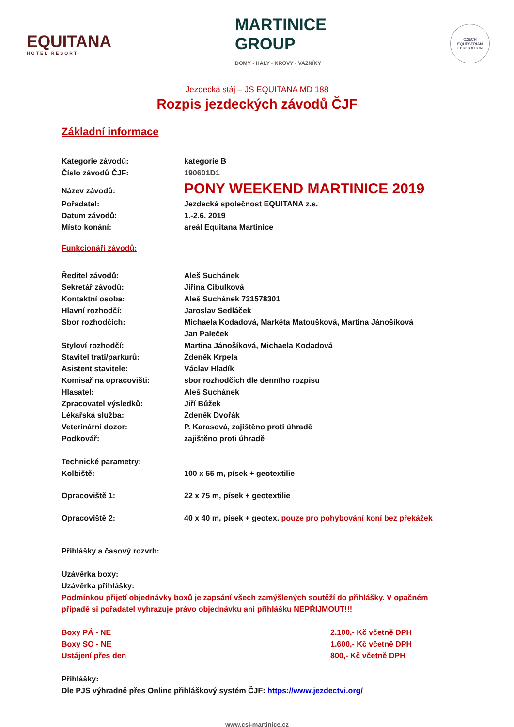EQUITANA
HOTEL RESORT
MARTINICE
GROUP
DOMY • HALY • KROVY • VAZNÍKY
CZECH EQUESTRIAN FEDERATION
Jezdecká stáj – JS EQUITANA MD 188
Rozpis jezdeckých závodů ČJF
Základní informace
Kategorie závodů: kategorie B
Číslo závodů ČJF: 190601D1
Název závodů:
PONY WEEKEND MARTINICE 2019
Pořadatel: Jezdecká společnost EQUITANA z.s.
Datum závodů: 1.-2.6. 2019
Místo konání: areál Equitana Martinice
Funkcionáři závodů:
Ředitel závodů: Aleš Suchánek
Sekretář závodů: Jiřina Cibulková
Kontaktní osoba: Aleš Suchánek 731578301
Hlavní rozhodčí: Jaroslav Sedláček
Sbor rozhodčích: Michaela Kodadová, Markéta Matoušková, Martina Jánošíková
Jan Paleček
Styloví rozhodčí: Martina Jánošíková, Michaela Kodadová
Stavitel trati/parkurů: Zdeněk Krpela
Asistent stavitele: Václav Hladík
Komisař na opracovišti: sbor rozhodčích dle denního rozpisu
Hlasatel: Aleš Suchánek
Zpracovatel výsledků: Jiří Bůžek
Lékařská služba: Zdeněk Dvořák
Veterinární dozor: P. Karasová, zajištěno proti úhradě
Podkovář: zajištěno proti úhradě
Technické parametry:
Kolbiště: 100 x 55 m, písek + geotextilie
Opracoviště 1: 22 x 75 m, písek + geotextilie
Opracoviště 2: 40 x 40 m, písek + geotex. pouze pro pohybování koní bez překážek
Přihlášky a časový rozvrh:
Uzávěrka boxy:
Uzávěrka přihlášky:
Podmínkou přijetí objednávky boxů je zapsání všech zamýšlených soutěží do přihlášky. V opačném případě si pořadatel vyhrazuje právo objednávku ani přihlášku NEPŘIJMOUT!!!
Boxy PÁ - NE 2.100,- Kč včetně DPH
Boxy SO - NE 1.600,- Kč včetně DPH
Ustájení přes den 800,- Kč včetně DPH
Přihlášky:
Dle PJS výhradně přes Online přihláškový systém ČJF: https://www.jezdectvi.org/
www.csi-martinice.cz